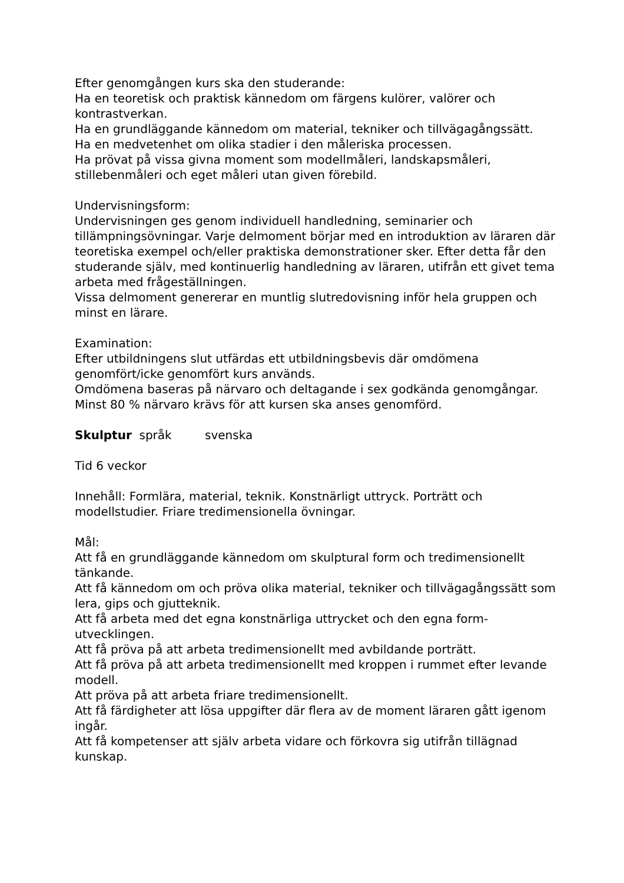Efter genomgången kurs ska den studerande:
Ha en teoretisk och praktisk kännedom om färgens kulörer, valörer och kontrastverkan.
Ha en grundläggande kännedom om material, tekniker och tillvägagångssätt.
Ha en medvetenhet om olika stadier i den måleriska processen.
Ha prövat på vissa givna moment som modellmåleri, landskapsmåleri, stillebenmåleri och eget måleri utan given förebild.
Undervisningsform:
Undervisningen ges genom individuell handledning, seminarier och tillämpningsövningar. Varje delmoment börjar med en introduktion av läraren där teoretiska exempel och/eller praktiska demonstrationer sker. Efter detta får den studerande själv, med kontinuerlig handledning av läraren, utifrån ett givet tema arbeta med frågeställningen.
Vissa delmoment genererar en muntlig slutredovisning inför hela gruppen och minst en lärare.
Examination:
Efter utbildningens slut utfärdas ett utbildningsbevis där omdömena genomfört/icke genomfört kurs används.
Omdömena baseras på närvaro och deltagande i sex godkända genomgångar. Minst 80 % närvaro krävs för att kursen ska anses genomförd.
Skulptur språk svenska
Tid 6 veckor
Innehåll: Formlära, material, teknik. Konstnärligt uttryck. Porträtt och modellstudier. Friare tredimensionella övningar.
Mål:
Att få en grundläggande kännedom om skulptural form och tredimensionellt tänkande.
Att få kännedom om och pröva olika material, tekniker och tillvägagångssätt som lera, gips och gjutteknik.
Att få arbeta med det egna konstnärliga uttrycket och den egna form-utvecklingen.
Att få pröva på att arbeta tredimensionellt med avbildande porträtt.
Att få pröva på att arbeta tredimensionellt med kroppen i rummet efter levande modell.
Att pröva på att arbeta friare tredimensionellt.
Att få färdigheter att lösa uppgifter där flera av de moment läraren gått igenom ingår.
Att få kompetenser att själv arbeta vidare och förkovra sig utifrån tillägnad kunskap.